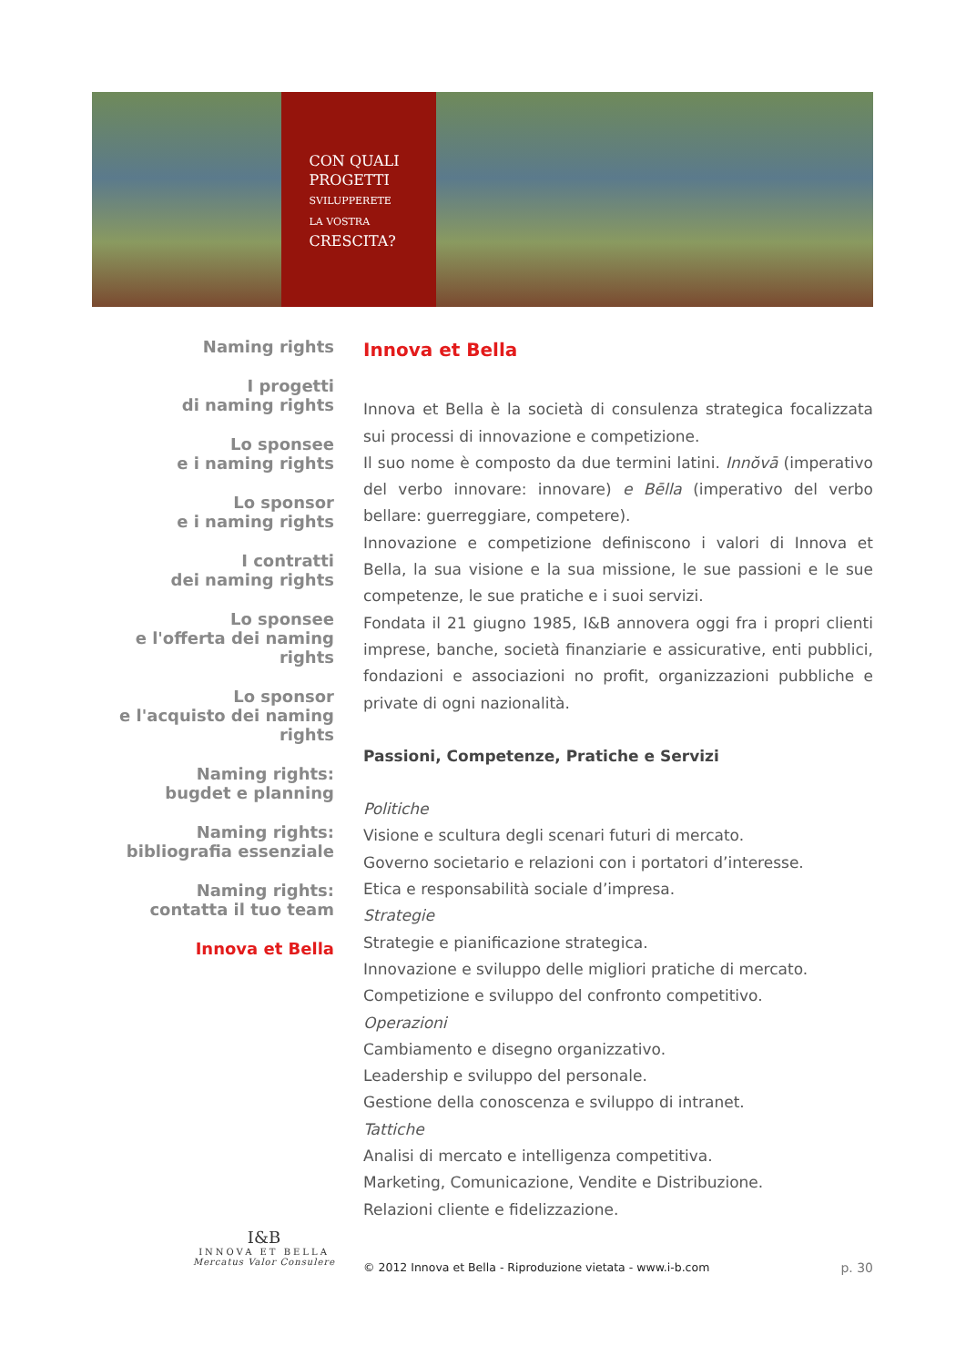CON QUALI
PROGETTI
SVILUPPERETE
LA VOSTRA
CRESCITA?
Naming rights
I progetti
di naming rights
Lo sponsee
e i naming rights
Lo sponsor
e i naming rights
I contratti
dei naming rights
Lo sponsee
e l'offerta dei naming rights
Lo sponsor
e l'acquisto dei naming rights
Naming rights:
bugdet e planning
Naming rights:
bibliografia essenziale
Naming rights:
contatta il tuo team
Innova et Bella
Innova et Bella
Innova et Bella è la società di consulenza strategica focalizzata sui processi di innovazione e competizione.
Il suo nome è composto da due termini latini. Innŏvā (imperativo del verbo innovare: innovare) e Bēlla (imperativo del verbo bellare: guerreggiare, competere).
Innovazione e competizione definiscono i valori di Innova et Bella, la sua visione e la sua missione, le sue passioni e le sue competenze, le sue pratiche e i suoi servizi.
Fondata il 21 giugno 1985, I&B annovera oggi fra i propri clienti imprese, banche, società finanziarie e assicurative, enti pubblici, fondazioni e associazioni no profit, organizzazioni pubbliche e private di ogni nazionalità.
Passioni, Competenze, Pratiche e Servizi
Politiche
Visione e scultura degli scenari futuri di mercato.
Governo societario e relazioni con i portatori d’interesse.
Etica e responsabilità sociale d’impresa.
Strategie
Strategie e pianificazione strategica.
Innovazione e sviluppo delle migliori pratiche di mercato.
Competizione e sviluppo del confronto competitivo.
Operazioni
Cambiamento e disegno organizzativo.
Leadership e sviluppo del personale.
Gestione della conoscenza e sviluppo di intranet.
Tattiche
Analisi di mercato e intelligenza competitiva.
Marketing, Comunicazione, Vendite e Distribuzione.
Relazioni cliente e fidelizzazione.
I&B
INNOVA ET BELLA
Mercatus Valor Consulere
© 2012 Innova et Bella - Riproduzione vietata - www.i-b.com p. 30